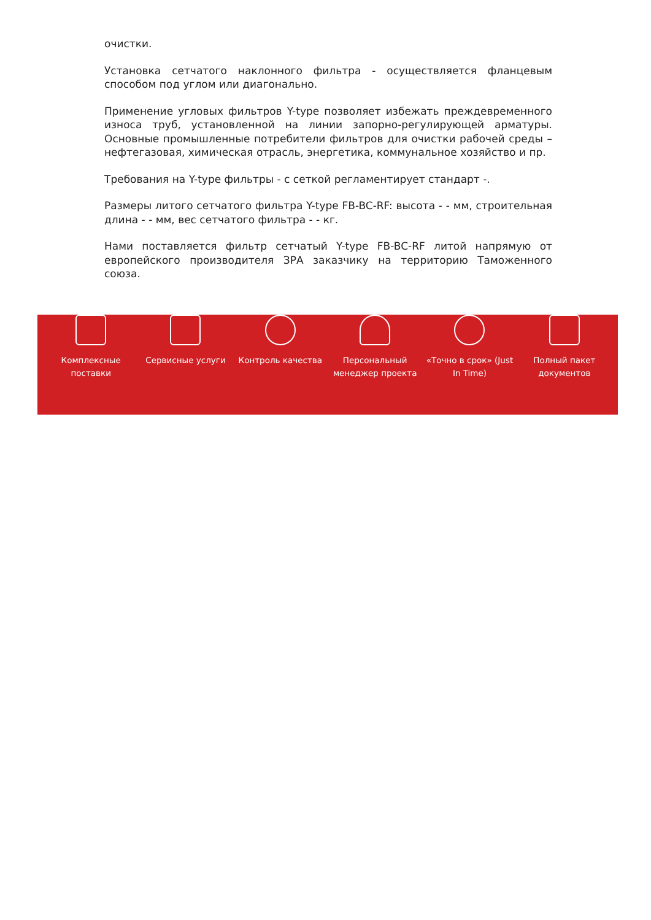очистки.
Установка сетчатого наклонного фильтра - осуществляется фланцевым способом под углом или диагонально.
Применение угловых фильтров Y-type позволяет избежать преждевременного износа труб, установленной на линии запорно-регулирующей арматуры. Основные промышленные потребители фильтров для очистки рабочей среды – нефтегазовая, химическая отрасль, энергетика, коммунальное хозяйство и пр.
Требования на Y-type фильтры - с сеткой регламентирует стандарт -.
Размеры литого сетчатого фильтра Y-type FB-BC-RF: высота - - мм, строительная длина - - мм, вес сетчатого фильтра - - кг.
Нами поставляется фильтр сетчатый Y-type FB-BC-RF литой напрямую от европейского производителя ЗРА заказчику на территорию Таможенного союза.
Комплексные
поставки
Сервисные услуги Контроль качества Персональный
менеджер проекта
«Точно в срок» (Just
In Time)
Полный пакет
документов